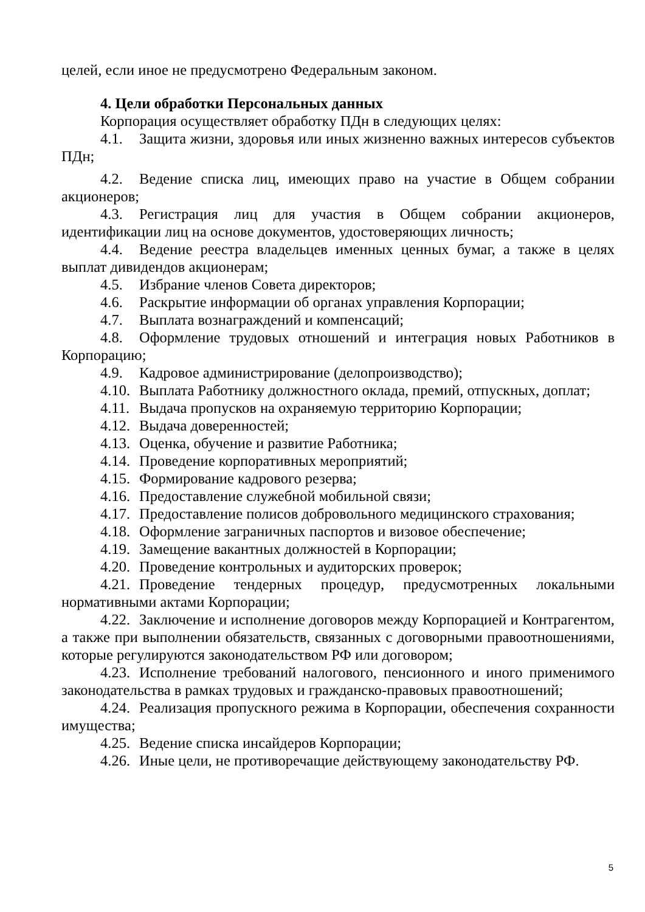целей, если иное не предусмотрено Федеральным законом.
4. Цели обработки Персональных данных
Корпорация осуществляет обработку ПДн в следующих целях:
4.1. Защита жизни, здоровья или иных жизненно важных интересов субъектов ПДн;
4.2. Ведение списка лиц, имеющих право на участие в Общем собрании акционеров;
4.3. Регистрация лиц для участия в Общем собрании акционеров, идентификации лиц на основе документов, удостоверяющих личность;
4.4. Ведение реестра владельцев именных ценных бумаг, а также в целях выплат дивидендов акционерам;
4.5. Избрание членов Совета директоров;
4.6. Раскрытие информации об органах управления Корпорации;
4.7. Выплата вознаграждений и компенсаций;
4.8. Оформление трудовых отношений и интеграция новых Работников в Корпорацию;
4.9. Кадровое администрирование (делопроизводство);
4.10. Выплата Работнику должностного оклада, премий, отпускных, доплат;
4.11. Выдача пропусков на охраняемую территорию Корпорации;
4.12. Выдача доверенностей;
4.13. Оценка, обучение и развитие Работника;
4.14. Проведение корпоративных мероприятий;
4.15. Формирование кадрового резерва;
4.16. Предоставление служебной мобильной связи;
4.17. Предоставление полисов добровольного медицинского страхования;
4.18. Оформление заграничных паспортов и визовое обеспечение;
4.19. Замещение вакантных должностей в Корпорации;
4.20. Проведение контрольных и аудиторских проверок;
4.21. Проведение тендерных процедур, предусмотренных локальными нормативными актами Корпорации;
4.22. Заключение и исполнение договоров между Корпорацией и Контрагентом, а также при выполнении обязательств, связанных с договорными правоотношениями, которые регулируются законодательством РФ или договором;
4.23. Исполнение требований налогового, пенсионного и иного применимого законодательства в рамках трудовых и гражданско-правовых правоотношений;
4.24. Реализация пропускного режима в Корпорации, обеспечения сохранности имущества;
4.25. Ведение списка инсайдеров Корпорации;
4.26. Иные цели, не противоречащие действующему законодательству РФ.
5